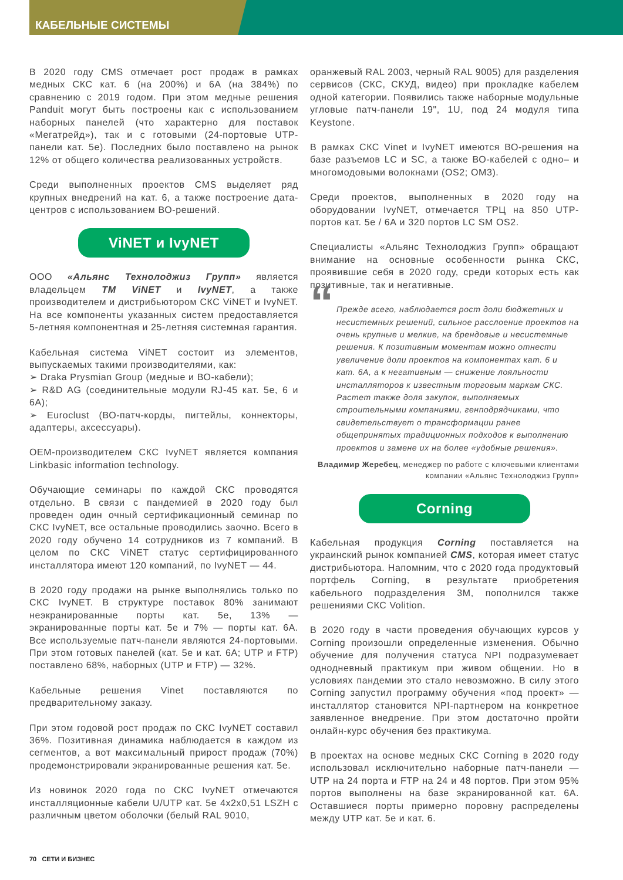КАБЕЛЬНЫЕ СИСТЕМЫ
В 2020 году CMS отмечает рост продаж в рамках медных СКС кат. 6 (на 200%) и 6А (на 384%) по сравнению с 2019 годом. При этом медные решения Panduit могут быть построены как с использованием наборных панелей (что характерно для поставок «Мегатрейд»), так и с готовыми (24-портовые UTP-панели кат. 5е). Последних было поставлено на рынок 12% от общего количества реализованных устройств.
Среди выполненных проектов CMS выделяет ряд крупных внедрений на кат. 6, а также построение дата-центров с использованием ВО-решений.
ViNET и IvyNET
ООО «Альянс Технолоджиз Групп» является владельцем ТМ ViNET и IvyNET, а также производителем и дистрибьютором СКС ViNET и IvyNET. На все компоненты указанных систем предоставляется 5-летняя компонентная и 25-летняя системная гарантия.
Кабельная система ViNET состоит из элементов, выпускаемых такими производителями, как:
➢ Draka Prysmian Group (медные и ВО-кабели);
➢ R&D AG (соединительные модули RJ-45 кат. 5е, 6 и 6А);
➢ Euroclust (ВО-патч-корды, пигтейлы, коннекторы, адаптеры, аксессуары).
OEM-производителем СКС IvyNET является компания Linkbasic information technology.
Обучающие семинары по каждой СКС проводятся отдельно. В связи с пандемией в 2020 году был проведен один очный сертификационный семинар по СКС IvyNET, все остальные проводились заочно. Всего в 2020 году обучено 14 сотрудников из 7 компаний. В целом по СКС ViNET статус сертифицированного инсталлятора имеют 120 компаний, по IvyNET — 44.
В 2020 году продажи на рынке выполнялись только по СКС IvyNET. В структуре поставок 80% занимают неэкранированные порты кат. 5е, 13% — экранированные порты кат. 5е и 7% — порты кат. 6А. Все используемые патч-панели являются 24-портовыми. При этом готовых панелей (кат. 5е и кат. 6А; UTP и FTP) поставлено 68%, наборных (UTP и FTP) — 32%.
Кабельные решения Vinet поставляются по предварительному заказу.
При этом годовой рост продаж по СКС IvyNET составил 36%. Позитивная динамика наблюдается в каждом из сегментов, а вот максимальный прирост продаж (70%) продемонстрировали экранированные решения кат. 5е.
Из новинок 2020 года по СКС IvyNET отмечаются инсталляционные кабели U/UTP кат. 5е 4x2x0,51 LSZH с различным цветом оболочки (белый RAL 9010,
оранжевый RAL 2003, черный RAL 9005) для разделения сервисов (СКС, СКУД, видео) при прокладке кабелем одной категории. Появились также наборные модульные угловые патч-панели 19", 1U, под 24 модуля типа Keystone.
В рамках СКС Vinet и IvyNET имеются ВО-решения на базе разъемов LC и SC, а также ВО-кабелей с одно– и многомодовыми волокнами (OS2; OM3).
Среди проектов, выполненных в 2020 году на оборудовании IvyNET, отмечается ТРЦ на 850 UTP-портов кат. 5е / 6А и 320 портов LC SM OS2.
Специалисты «Альянс Технолоджиз Групп» обращают внимание на основные особенности рынка СКС, проявившие себя в 2020 году, среди которых есть как позитивные, так и негативные.
“Прежде всего, наблюдается рост доли бюджетных и несистемных решений, сильное расслоение проектов на очень крупные и мелкие, на брендовые и несистемные решения. К позитивным моментам можно отнести увеличение доли проектов на компонентах кат. 6 и кат. 6А, а к негативным — снижение лояльности инсталляторов к известным торговым маркам СКС. Растет также доля закупок, выполняемых строительными компаниями, генподрядчиками, что свидетельствует о трансформации ранее общепринятых традиционных подходов к выполнению проектов и замене их на более «удобные решения».
Владимир Жеребец, менеджер по работе с ключевыми клиентами компании «Альянс Технолоджиз Групп»
Corning
Кабельная продукция Corning поставляется на украинский рынок компанией CMS, которая имеет статус дистрибьютора. Напомним, что с 2020 года продуктовый портфель Corning, в результате приобретения кабельного подразделения 3M, пополнился также решениями СКС Volition.
В 2020 году в части проведения обучающих курсов у Corning произошли определенные изменения. Обычно обучение для получения статуса NPI подразумевает однодневный практикум при живом общении. Но в условиях пандемии это стало невозможно. В силу этого Corning запустил программу обучения «под проект» — инсталлятор становится NPI-партнером на конкретное заявленное внедрение. При этом достаточно пройти онлайн-курс обучения без практикума.
В проектах на основе медных СКС Corning в 2020 году использовал исключительно наборные патч-панели — UTP на 24 порта и FTP на 24 и 48 портов. При этом 95% портов выполнены на базе экранированной кат. 6А. Оставшиеся порты примерно поровну распределены между UTP кат. 5е и кат. 6.
70 СЕТИ И БИЗНЕС